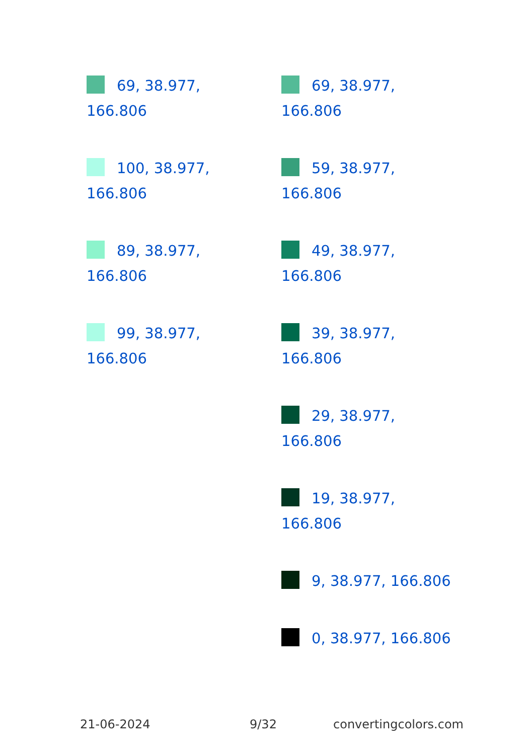69, 38.977, 166.806
100, 38.977, 166.806
89, 38.977, 166.806
99, 38.977, 166.806
69, 38.977, 166.806
59, 38.977, 166.806
49, 38.977, 166.806
39, 38.977, 166.806
29, 38.977, 166.806
19, 38.977, 166.806
9, 38.977, 166.806
0, 38.977, 166.806
21-06-2024 9/32 convertingcolors.com